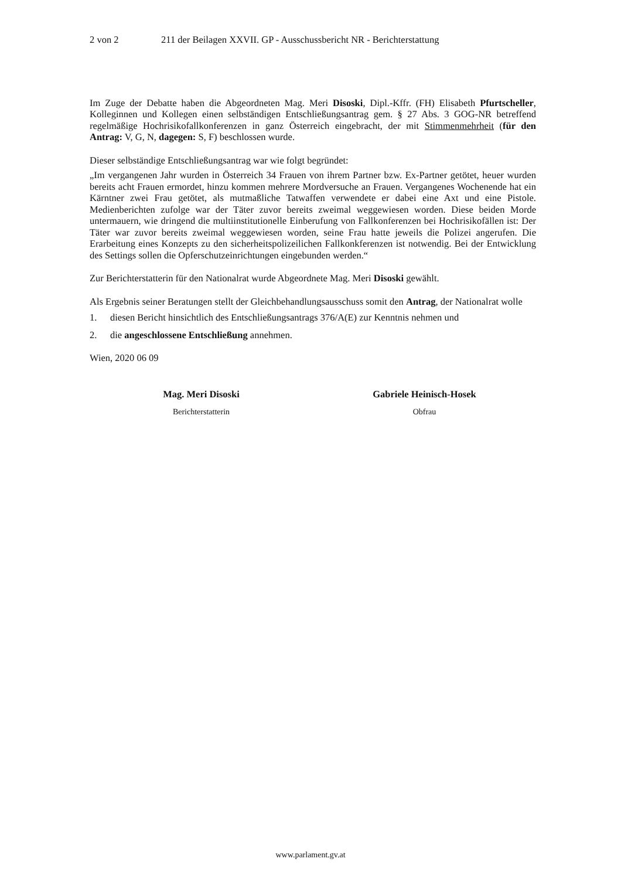2 von 2 211 der Beilagen XXVII. GP - Ausschussbericht NR - Berichterstattung
Im Zuge der Debatte haben die Abgeordneten Mag. Meri Disoski, Dipl.-Kffr. (FH) Elisabeth Pfurtscheller, Kolleginnen und Kollegen einen selbständigen Entschließungsantrag gem. § 27 Abs. 3 GOG-NR betreffend regelmäßige Hochrisikofallkonferenzen in ganz Österreich eingebracht, der mit Stimmenmehrheit (für den Antrag: V, G, N, dagegen: S, F) beschlossen wurde.
Dieser selbständige Entschließungsantrag war wie folgt begründet:
„Im vergangenen Jahr wurden in Österreich 34 Frauen von ihrem Partner bzw. Ex-Partner getötet, heuer wurden bereits acht Frauen ermordet, hinzu kommen mehrere Mordversuche an Frauen. Vergangenes Wochenende hat ein Kärntner zwei Frau getötet, als mutmaßliche Tatwaffen verwendete er dabei eine Axt und eine Pistole. Medienberichten zufolge war der Täter zuvor bereits zweimal weggewiesen worden. Diese beiden Morde untermauern, wie dringend die multiinstitutionelle Einberufung von Fallkonferenzen bei Hochrisikofällen ist: Der Täter war zuvor bereits zweimal weggewiesen worden, seine Frau hatte jeweils die Polizei angerufen. Die Erarbeitung eines Konzepts zu den sicherheitspolizeilichen Fallkonkferenzen ist notwendig. Bei der Entwicklung des Settings sollen die Opferschutzeinrichtungen eingebunden werden.“
Zur Berichterstatterin für den Nationalrat wurde Abgeordnete Mag. Meri Disoski gewählt.
Als Ergebnis seiner Beratungen stellt der Gleichbehandlungsausschuss somit den Antrag, der Nationalrat wolle
1. diesen Bericht hinsichtlich des Entschließungsantrags 376/A(E) zur Kenntnis nehmen und
2. die angeschlossene Entschließung annehmen.
Wien, 2020 06 09
Mag. Meri Disoski
Berichterstatterin
Gabriele Heinisch-Hosek
Obfrau
www.parlament.gv.at